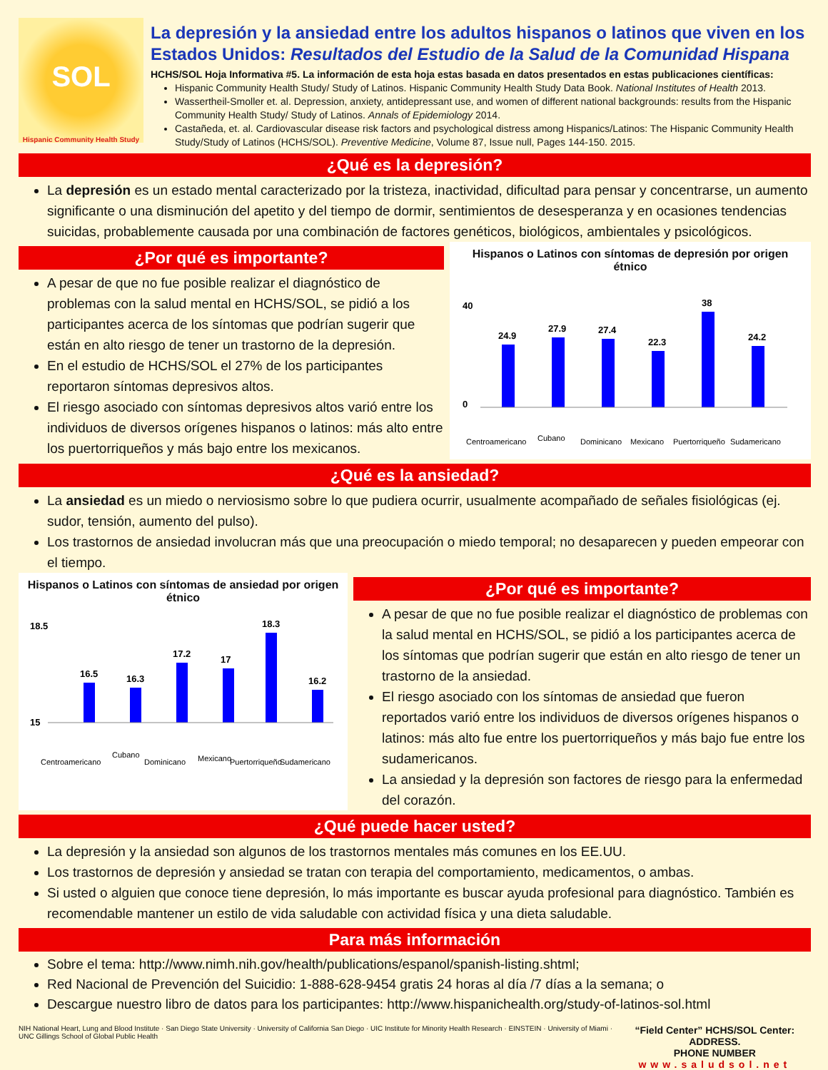SOL
Hispanic Community Health Study
La depresión y la ansiedad entre los adultos hispanos o latinos que viven en los Estados Unidos: Resultados del Estudio de la Salud de la Comunidad Hispana
HCHS/SOL Hoja Informativa #5. La información de esta hoja estas basada en datos presentados en estas publicaciones científicas:
Hispanic Community Health Study/ Study of Latinos. Hispanic Community Health Study Data Book. National Institutes of Health 2013.
Wassertheil-Smoller et. al. Depression, anxiety, antidepressant use, and women of different national backgrounds: results from the Hispanic Community Health Study/ Study of Latinos. Annals of Epidemiology 2014.
Castañeda, et. al. Cardiovascular disease risk factors and psychological distress among Hispanics/Latinos: The Hispanic Community Health Study/Study of Latinos (HCHS/SOL). Preventive Medicine, Volume 87, Issue null, Pages 144-150. 2015.
¿Qué es la depresión?
La depresión es un estado mental caracterizado por la tristeza, inactividad, dificultad para pensar y concentrarse, un aumento significante o una disminución del apetito y del tiempo de dormir, sentimientos de desesperanza y en ocasiones tendencias suicidas, probablemente causada por una combinación de factores genéticos, biológicos, ambientales y psicológicos.
¿Por qué es importante?
A pesar de que no fue posible realizar el diagnóstico de problemas con la salud mental en HCHS/SOL, se pidió a los participantes acerca de los síntomas que podrían sugerir que están en alto riesgo de tener un trastorno de la depresión.
En el estudio de HCHS/SOL el 27% de los participantes reportaron síntomas depresivos altos.
El riesgo asociado con síntomas depresivos altos varió entre los individuos de diversos orígenes hispanos o latinos: más alto entre los puertorriqueños y más bajo entre los mexicanos.
Hispanos o Latinos con síntomas de depresión por origen étnico
24.9
27.9
27.4
22.3
38
24.2
40
0
Centroamericano
Cubano
Dominicano
Mexicano
Puertorriqueño
Sudamericano
¿Qué es la ansiedad?
La ansiedad es un miedo o nerviosismo sobre lo que pudiera ocurrir, usualmente acompañado de señales fisiológicas (ej. sudor, tensión, aumento del pulso).
Los trastornos de ansiedad involucran más que una preocupación o miedo temporal; no desaparecen y pueden empeorar con el tiempo.
Hispanos o Latinos con síntomas de ansiedad por origen étnico
16.5
16.3
17.2
17
18.3
16.2
18.5
15
Centroamericano
Cubano
Dominicano
Mexicano
Puertorriqueño
Sudamericano
¿Por qué es importante?
A pesar de que no fue posible realizar el diagnóstico de problemas con la salud mental en HCHS/SOL, se pidió a los participantes acerca de los síntomas que podrían sugerir que están en alto riesgo de tener un trastorno de la ansiedad.
El riesgo asociado con los síntomas de ansiedad que fueron reportados varió entre los individuos de diversos orígenes hispanos o latinos: más alto fue entre los puertorriqueños y más bajo fue entre los sudamericanos.
La ansiedad y la depresión son factores de riesgo para la enfermedad del corazón.
¿Qué puede hacer usted?
La depresión y la ansiedad son algunos de los trastornos mentales más comunes en los EE.UU.
Los trastornos de depresión y ansiedad se tratan con terapia del comportamiento, medicamentos, o ambas.
Si usted o alguien que conoce tiene depresión, lo más importante es buscar ayuda profesional para diagnóstico. También es recomendable mantener un estilo de vida saludable con actividad física y una dieta saludable.
Para más información
Sobre el tema: http://www.nimh.nih.gov/health/publications/espanol/spanish-listing.shtml;
Red Nacional de Prevención del Suicidio: 1-888-628-9454 gratis 24 horas al día /7 días a la semana; o
Descargue nuestro libro de datos para los participantes: http://www.hispanichealth.org/study-of-latinos-sol.html
NIH National Heart, Lung and Blood Institute · San Diego State University · University of California San Diego · UIC Institute for Minority Health Research · EINSTEIN · University of Miami · UNC Gillings School of Global Public Health
“Field Center” HCHS/SOL Center: ADDRESS.
PHONE NUMBER
www.saludsol.net